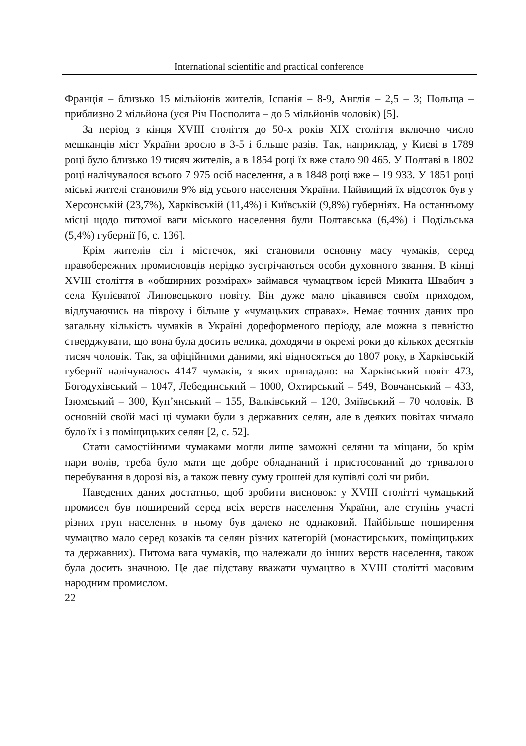International scientific and practical conference
Франція – близько 15 мільйонів жителів, Іспанія – 8-9, Англія – 2,5 – 3; Польща – приблизно 2 мільйона (уся Річ Посполита – до 5 мільйонів чоловік) [5].
За період з кінця XVIII століття до 50-х років XIX століття включно число мешканців міст України зросло в 3-5 і більше разів. Так, наприклад, у Києві в 1789 році було близько 19 тисяч жителів, а в 1854 році їх вже стало 90 465. У Полтаві в 1802 році налічувалося всього 7 975 осіб населення, а в 1848 році вже – 19 933. У 1851 році міські жителі становили 9% від усього населення України. Найвищий їх відсоток був у Херсонській (23,7%), Харківській (11,4%) і Київській (9,8%) губерніях. На останньому місці щодо питомої ваги міського населення були Полтавська (6,4%) і Подільська (5,4%) губернії [6, с. 136].
Крім жителів сіл і містечок, які становили основну масу чумаків, серед правобережних промисловців нерідко зустрічаються особи духовного звання. В кінці XVIII століття в «обширних розмірах» займався чумацтвом ієрей Микита Швабич з села Купієватої Липовецького повіту. Він дуже мало цікавився своїм приходом, відлучаючись на півроку і більше у «чумацьких справах». Немає точних даних про загальну кількість чумаків в Україні дореформеного періоду, але можна з певністю стверджувати, що вона була досить велика, доходячи в окремі роки до кількох десятків тисяч чоловік. Так, за офіційними даними, які відносяться до 1807 року, в Харківській губернії налічувалось 4147 чумаків, з яких припадало: на Харківський повіт 473, Богодухівський – 1047, Лебединський – 1000, Охтирсь­кий – 549, Вовчанський – 433, Ізюмський – 300, Куп’янський – 155, Валківський – 120, Зміївський – 70 чоловік. В основній своїй масі ці чумаки були з державних селян, але в деяких повітах чимало було їх і з поміщицьких селян [2, с. 52].
Стати самостійними чумаками могли лише заможні селяни та міщани, бо крім пари волів, треба було мати ще добре обладнаний і пристосований до тривалого перебування в дорозі віз, а також певну суму грошей для купівлі солі чи риби.
Наведених даних достатньо, щоб зробити висновок: у XVIII столітті чумацький промисел був поширений серед всіх верств населення України, але ступінь участі різних груп населення в ньому був далеко не однаковий. Найбільше поширення чумацтво мало серед козаків та селян різних категорій (монастирських, поміщицьких та державних). Питома вага чумаків, що належали до інших верств населення, також була досить значною. Це дає підставу вважати чумацтво в XVIII столітті масовим народним промислом.
22